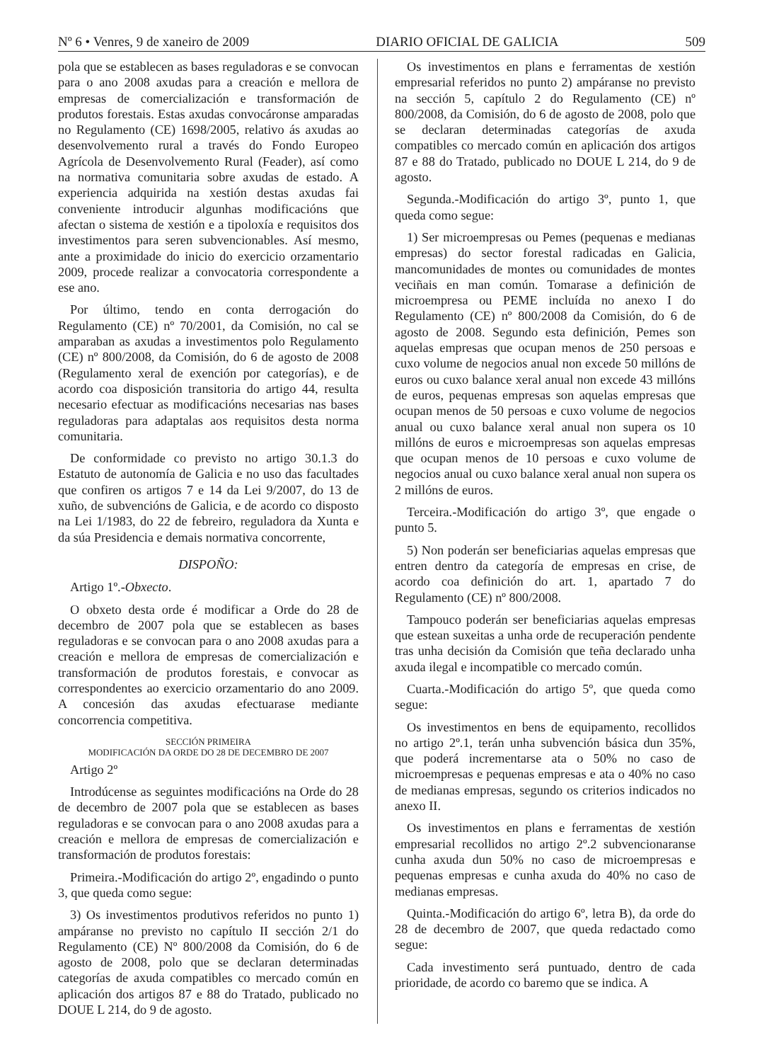Nº 6 • Venres, 9 de xaneiro de 2009 DIARIO OFICIAL DE GALICIA 509
pola que se establecen as bases reguladoras e se convocan para o ano 2008 axudas para a creación e mellora de empresas de comercialización e transformación de produtos forestais. Estas axudas convocáronse amparadas no Regulamento (CE) 1698/2005, relativo ás axudas ao desenvolvemento rural a través do Fondo Europeo Agrícola de Desenvolvemento Rural (Feader), así como na normativa comunitaria sobre axudas de estado. A experiencia adquirida na xestión destas axudas fai conveniente introducir algunhas modificacións que afectan o sistema de xestión e a tipoloxía e requisitos dos investimentos para seren subvencionables. Así mesmo, ante a proximidade do inicio do exercicio orzamentario 2009, procede realizar a convocatoria correspondente a ese ano.
Por último, tendo en conta derrogación do Regulamento (CE) nº 70/2001, da Comisión, no cal se amparaban as axudas a investimentos polo Regulamento (CE) nº 800/2008, da Comisión, do 6 de agosto de 2008 (Regulamento xeral de exención por categorías), e de acordo coa disposición transitoria do artigo 44, resulta necesario efectuar as modificacións necesarias nas bases reguladoras para adaptalas aos requisitos desta norma comunitaria.
De conformidade co previsto no artigo 30.1.3 do Estatuto de autonomía de Galicia e no uso das facultades que confiren os artigos 7 e 14 da Lei 9/2007, do 13 de xuño, de subvencións de Galicia, e de acordo co disposto na Lei 1/1983, do 22 de febreiro, reguladora da Xunta e da súa Presidencia e demais normativa concorrente,
DISPOÑO:
Artigo 1º.-Obxecto.
O obxeto desta orde é modificar a Orde do 28 de decembro de 2007 pola que se establecen as bases reguladoras e se convocan para o ano 2008 axudas para a creación e mellora de empresas de comercialización e transformación de produtos forestais, e convocar as correspondentes ao exercicio orzamentario do ano 2009. A concesión das axudas efectuarase mediante concorrencia competitiva.
SECCIÓN PRIMEIRA
MODIFICACIÓN DA ORDE DO 28 DE DECEMBRO DE 2007
Artigo 2º
Introdúcense as seguintes modificacións na Orde do 28 de decembro de 2007 pola que se establecen as bases reguladoras e se convocan para o ano 2008 axudas para a creación e mellora de empresas de comercialización e transformación de produtos forestais:
Primeira.-Modificación do artigo 2º, engadindo o punto 3, que queda como segue:
3) Os investimentos produtivos referidos no punto 1) ampáranse no previsto no capítulo II sección 2/1 do Regulamento (CE) Nº 800/2008 da Comisión, do 6 de agosto de 2008, polo que se declaran determinadas categorías de axuda compatibles co mercado común en aplicación dos artigos 87 e 88 do Tratado, publicado no DOUE L 214, do 9 de agosto.
Os investimentos en plans e ferramentas de xestión empresarial referidos no punto 2) ampáranse no previsto na sección 5, capítulo 2 do Regulamento (CE) nº 800/2008, da Comisión, do 6 de agosto de 2008, polo que se declaran determinadas categorías de axuda compatibles co mercado común en aplicación dos artigos 87 e 88 do Tratado, publicado no DOUE L 214, do 9 de agosto.
Segunda.-Modificación do artigo 3º, punto 1, que queda como segue:
1) Ser microempresas ou Pemes (pequenas e medianas empresas) do sector forestal radicadas en Galicia, mancomunidades de montes ou comunidades de montes veciñais en man común. Tomarase a definición de microempresa ou PEME incluída no anexo I do Regulamento (CE) nº 800/2008 da Comisión, do 6 de agosto de 2008. Segundo esta definición, Pemes son aquelas empresas que ocupan menos de 250 persoas e cuxo volume de negocios anual non excede 50 millóns de euros ou cuxo balance xeral anual non excede 43 millóns de euros, pequenas empresas son aquelas empresas que ocupan menos de 50 persoas e cuxo volume de negocios anual ou cuxo balance xeral anual non supera os 10 millóns de euros e microempresas son aquelas empresas que ocupan menos de 10 persoas e cuxo volume de negocios anual ou cuxo balance xeral anual non supera os 2 millóns de euros.
Terceira.-Modificación do artigo 3º, que engade o punto 5.
5) Non poderán ser beneficiarias aquelas empresas que entren dentro da categoría de empresas en crise, de acordo coa definición do art. 1, apartado 7 do Regulamento (CE) nº 800/2008.
Tampouco poderán ser beneficiarias aquelas empresas que estean suxeitas a unha orde de recuperación pendente tras unha decisión da Comisión que teña declarado unha axuda ilegal e incompatible co mercado común.
Cuarta.-Modificación do artigo 5º, que queda como segue:
Os investimentos en bens de equipamento, recollidos no artigo 2º.1, terán unha subvención básica dun 35%, que poderá incrementarse ata o 50% no caso de microempresas e pequenas empresas e ata o 40% no caso de medianas empresas, segundo os criterios indicados no anexo II.
Os investimentos en plans e ferramentas de xestión empresarial recollidos no artigo 2º.2 subvencionaranse cunha axuda dun 50% no caso de microempresas e pequenas empresas e cunha axuda do 40% no caso de medianas empresas.
Quinta.-Modificación do artigo 6º, letra B), da orde do 28 de decembro de 2007, que queda redactado como segue:
Cada investimento será puntuado, dentro de cada prioridade, de acordo co baremo que se indica. A